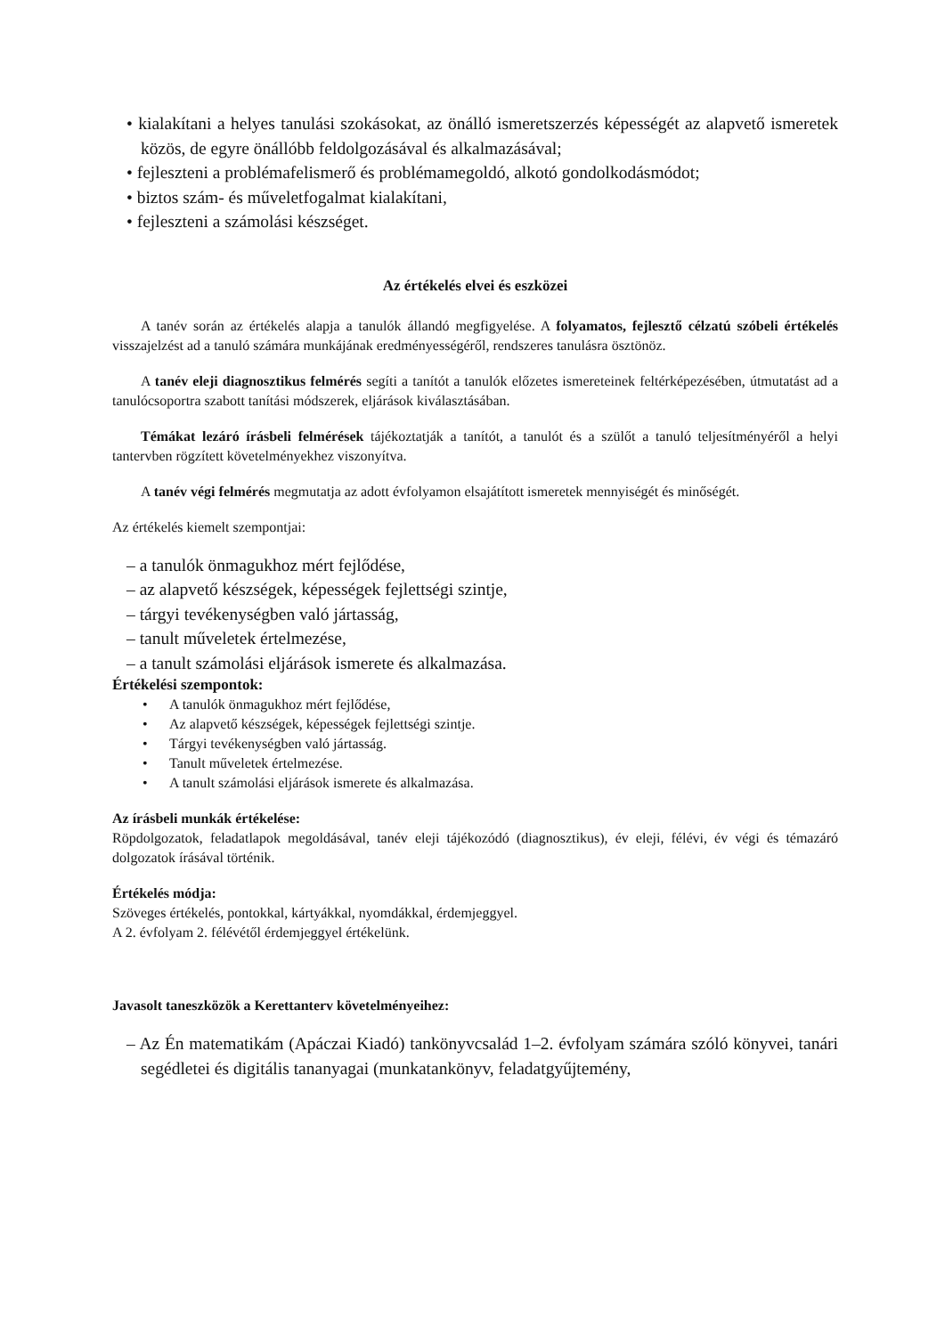• kialakítani a helyes tanulási szokásokat, az önálló ismeretszerzés képességét az alapvető ismeretek közös, de egyre önállóbb feldolgozásával és alkalmazásával;
• fejleszteni a problémafelismerő és problémamegoldó, alkotó gondolkodásmódot;
• biztos szám- és műveletfogalmat kialakítani,
• fejleszteni a számolási készséget.
Az értékelés elvei és eszközei
A tanév során az értékelés alapja a tanulók állandó megfigyelése. A folyamatos, fejlesztő célzatú szóbeli értékelés visszajelzést ad a tanuló számára munkájának eredményességéről, rendszeres tanulásra ösztönöz.
A tanév eleji diagnosztikus felmérés segíti a tanítót a tanulók előzetes ismereteinek feltérképezésében, útmutatást ad a tanulócsoportra szabott tanítási módszerek, eljárások kiválasztásában.
Témákat lezáró írásbeli felmérések tájékoztatják a tanítót, a tanulót és a szülőt a tanuló teljesítményéről a helyi tantervben rögzített követelményekhez viszonyítva.
A tanév végi felmérés megmutatja az adott évfolyamon elsajátított ismeretek mennyiségét és minőségét.
Az értékelés kiemelt szempontjai:
– a tanulók önmagukhoz mért fejlődése,
– az alapvető készségek, képességek fejlettségi szintje,
– tárgyi tevékenységben való jártasság,
– tanult műveletek értelmezése,
– a tanult számolási eljárások ismerete és alkalmazása.
Értékelési szempontok:
• A tanulók önmagukhoz mért fejlődése,
• Az alapvető készségek, képességek fejlettségi szintje.
• Tárgyi tevékenységben való jártasság.
• Tanult műveletek értelmezése.
• A tanult számolási eljárások ismerete és alkalmazása.
Az írásbeli munkák értékelése:
Röpdolgozatok, feladatlapok megoldásával, tanév eleji tájékozódó (diagnosztikus), év eleji, félévi, év végi és témazáró dolgozatok írásával történik.
Értékelés módja:
Szöveges értékelés, pontokkal, kártyákkal, nyomdákkal, érdemjeggyel.
A 2. évfolyam 2. félévétől érdemjeggyel értékelünk.
Javasolt taneszközök a Kerettanterv követelményeihez:
– Az Én matematikám (Apáczai Kiadó) tankönyvcsalád 1–2. évfolyam számára szóló könyvei, tanári segédletei és digitális tananyagai (munkatankönyv, feladatgyűjtemény,